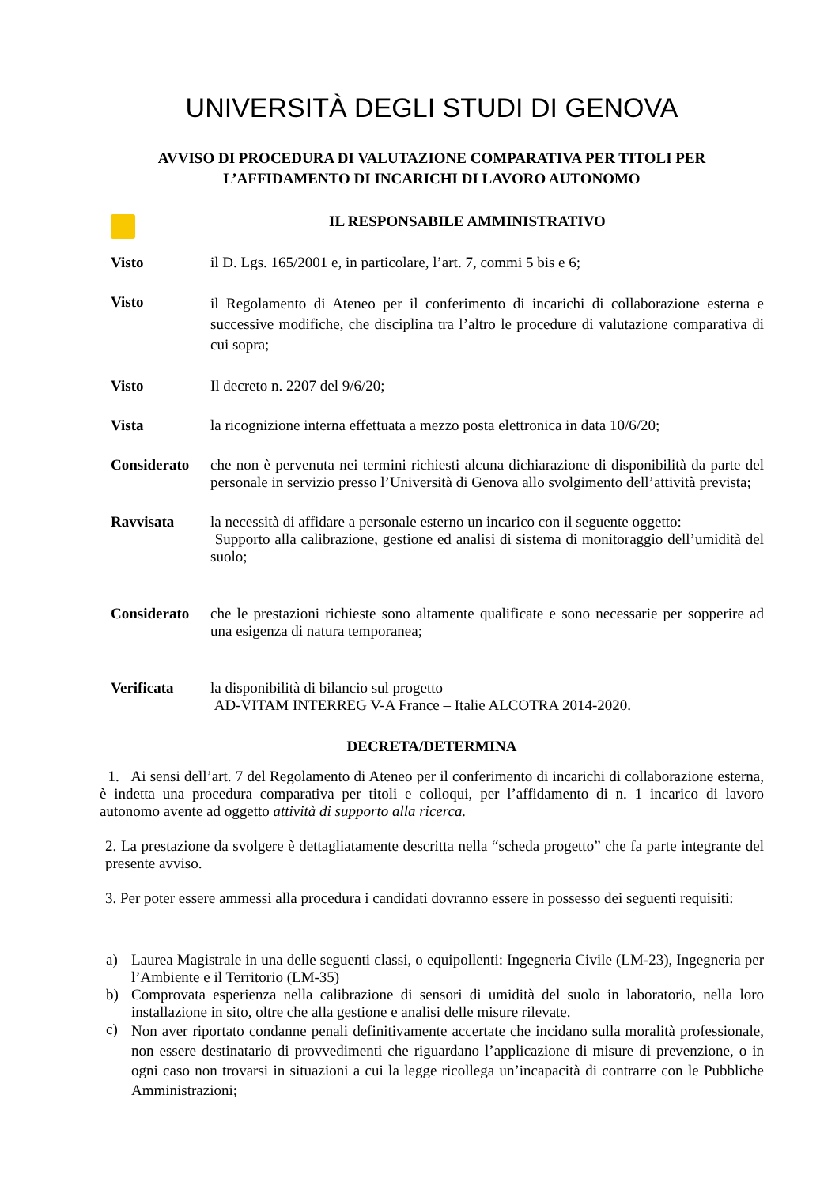UNIVERSITÀ DEGLI STUDI DI GENOVA
AVVISO DI PROCEDURA DI VALUTAZIONE COMPARATIVA PER TITOLI PER
L’AFFIDAMENTO DI INCARICHI DI LAVORO AUTONOMO
IL RESPONSABILE AMMINISTRATIVO
Visto il D. Lgs. 165/2001 e, in particolare, l’art. 7, commi 5 bis e 6;
Visto
il Regolamento di Ateneo per il conferimento di incarichi di collaborazione esterna e successive modifiche, che disciplina tra l’altro le procedure di valutazione comparativa di cui sopra;
Visto Il decreto n. 2207 del 9/6/20;
Vista la ricognizione interna effettuata a mezzo posta elettronica in data 10/6/20;
Considerato che non è pervenuta nei termini richiesti alcuna dichiarazione di disponibilità da parte del personale in servizio presso l’Università di Genova allo svolgimento dell’attività prevista;
Ravvisata la necessità di affidare a personale esterno un incarico con il seguente oggetto:
Supporto alla calibrazione, gestione ed analisi di sistema di monitoraggio dell’umidità del suolo;
Considerato che le prestazioni richieste sono altamente qualificate e sono necessarie per sopperire ad una esigenza di natura temporanea;
Verificata la disponibilità di bilancio sul progetto
AD-VITAM INTERREG V-A France – Italie ALCOTRA 2014-2020.
DECRETA/DETERMINA
1. Ai sensi dell’art. 7 del Regolamento di Ateneo per il conferimento di incarichi di collaborazione esterna, è indetta una procedura comparativa per titoli e colloqui, per l’affidamento di n. 1 incarico di lavoro autonomo avente ad oggetto attività di supporto alla ricerca.
2. La prestazione da svolgere è dettagliatamente descritta nella “scheda progetto” che fa parte integrante del presente avviso.
3. Per poter essere ammessi alla procedura i candidati dovranno essere in possesso dei seguenti requisiti:
a) Laurea Magistrale in una delle seguenti classi, o equipollenti: Ingegneria Civile (LM-23), Ingegneria per l’Ambiente e il Territorio (LM-35)
b) Comprovata esperienza nella calibrazione di sensori di umidità del suolo in laboratorio, nella loro installazione in sito, oltre che alla gestione e analisi delle misure rilevate.
c)
Non aver riportato condanne penali definitivamente accertate che incidano sulla moralità professionale, non essere destinatario di provvedimenti che riguardano l’applicazione di misure di prevenzione, o in ogni caso non trovarsi in situazioni a cui la legge ricollega un’incapacità di contrarre con le Pubbliche Amministrazioni;